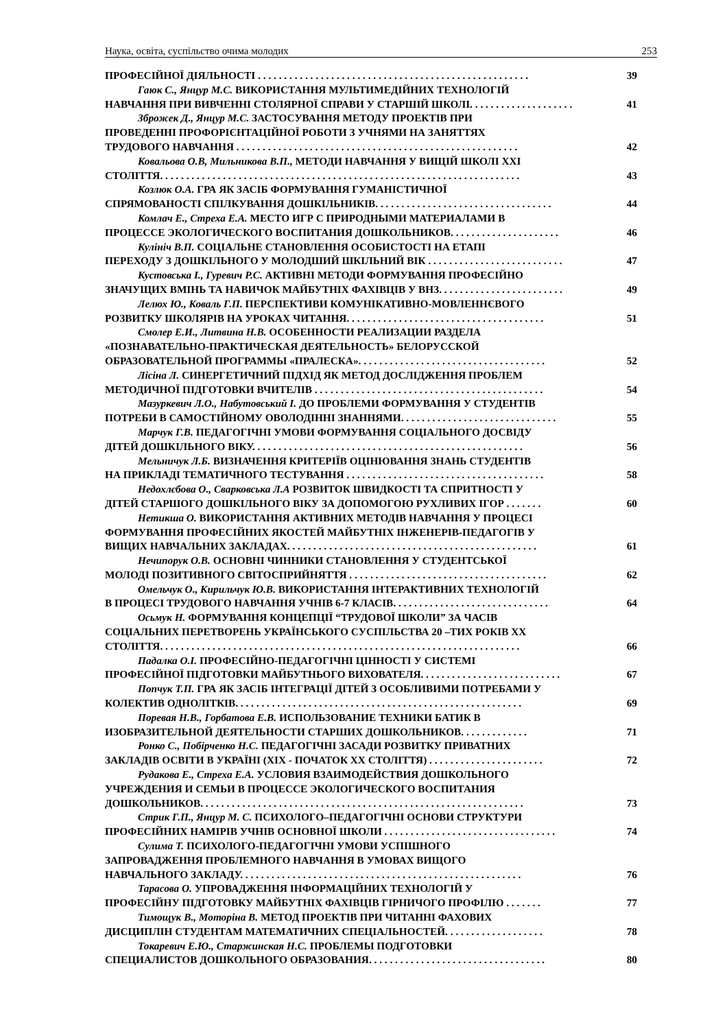Наука, освіта, суспільство очима молодих 253
ПРОФЕСІЙНОЇ ДІЯЛЬНОСТІ . . . . . . . . . . . . . . . . . . . . . . . . . . . . . . . . . . . . . . . . . . . . . . . . . . . . 39
Гаюк С., Янцур М.С. ВИКОРИСТАННЯ МУЛЬТИМЕДІЙНИХ ТЕХНОЛОГІЙ
НАВЧАННЯ ПРИ ВИВЧЕННІ СТОЛЯРНОЇ СПРАВИ У СТАРШІЙ ШКОЛІ. . . . . . . . . . . . . . . . . . . . 41
Зброжек Д., Янцур М.С. ЗАСТОСУВАННЯ МЕТОДУ ПРОЕКТІВ ПРИ
ПРОВЕДЕННІ ПРОФОРІЄНТАЦІЙНОЇ РОБОТИ З УЧНЯМИ НА ЗАНЯТТЯХ
ТРУДОВОГО НАВЧАННЯ . . . . . . . . . . . . . . . . . . . . . . . . . . . . . . . . . . . . . . . . . . . . . . . . . . . . . . 42
Ковальова О.В, Мильникова В.П., МЕТОДИ НАВЧАННЯ У ВИЩІЙ ШКОЛІ XXI
СТОЛІТТЯ. . . . . . . . . . . . . . . . . . . . . . . . . . . . . . . . . . . . . . . . . . . . . . . . . . . . . . . . . . . . . . . . . . . . . 43
Козлюк О.А. ГРА ЯК ЗАСІБ ФОРМУВАННЯ ГУМАНІСТИЧНОЇ
СПРЯМОВАНОСТІ СПІЛКУВАННЯ ДОШКІЛЬНИКІВ. . . . . . . . . . . . . . . . . . . . . . . . . . . . . . . . . . 44
Комлач Е., Стреха Е.А. МЕСТО ИГР С ПРИРОДНЫМИ МАТЕРИАЛАМИ В
ПРОЦЕССЕ ЭКОЛОГИЧЕСКОГО ВОСПИТАНИЯ ДОШКОЛЬНИКОВ. . . . . . . . . . . . . . . . . . . . . 46
Кулініч В.П. СОЦІАЛЬНЕ СТАНОВЛЕННЯ ОСОБИСТОСТІ НА ЕТАПІ
ПЕРЕХОДУ З ДОШКІЛЬНОГО У МОЛОДШИЙ ШКІЛЬНИЙ ВІК . . . . . . . . . . . . . . . . . . . . . . . . . . 47
Кустовська І., Гуревич Р.С. АКТИВНІ МЕТОДИ ФОРМУВАННЯ ПРОФЕСІЙНО
ЗНАЧУЩИХ ВМІНЬ ТА НАВИЧОК МАЙБУТНІХ ФАХІВЦІВ У ВНЗ. . . . . . . . . . . . . . . . . . . . . . . . 49
Лелюх Ю., Коваль Г.П. ПЕРСПЕКТИВИ КОМУНІКАТИВНО-МОВЛЕННЄВОГО
РОЗВИТКУ ШКОЛЯРІВ НА УРОКАХ ЧИТАННЯ. . . . . . . . . . . . . . . . . . . . . . . . . . . . . . . . . . . . . . 51
Смолер Е.И., Литвина Н.В. ОСОБЕННОСТИ РЕАЛИЗАЦИИ РАЗДЕЛА
«ПОЗНАВАТЕЛЬНО-ПРАКТИЧЕСКАЯ ДЕЯТЕЛЬНОСТЬ» БЕЛОРУССКОЙ
ОБРАЗОВАТЕЛЬНОЙ ПРОГРАММЫ «ПРАЛЕСКА». . . . . . . . . . . . . . . . . . . . . . . . . . . . . . . . . . . . 52
Лісіна Л. СИНЕРГЕТИЧНИЙ ПІДХІД ЯК МЕТОД ДОСЛІДЖЕННЯ ПРОБЛЕМ
МЕТОДИЧНОЇ ПІДГОТОВКИ ВЧИТЕЛІВ . . . . . . . . . . . . . . . . . . . . . . . . . . . . . . . . . . . . . . . . . . . . 54
Мазуркевич Л.О., Набутовський І. ДО ПРОБЛЕМИ ФОРМУВАННЯ У СТУДЕНТІВ
ПОТРЕБИ В САМОСТІЙНОМУ ОВОЛОДІННІ ЗНАННЯМИ. . . . . . . . . . . . . . . . . . . . . . . . . . . . . . 55
Марчук Г.В. ПЕДАГОГІЧНІ УМОВИ ФОРМУВАННЯ СОЦІАЛЬНОГО ДОСВІДУ
ДІТЕЙ ДОШКІЛЬНОГО ВІКУ. . . . . . . . . . . . . . . . . . . . . . . . . . . . . . . . . . . . . . . . . . . . . . . . . . . . 56
Мельничук Л.Б. ВИЗНАЧЕННЯ КРИТЕРІЇВ ОЦІНЮВАННЯ ЗНАНЬ СТУДЕНТІВ
НА ПРИКЛАДІ ТЕМАТИЧНОГО ТЕСТУВАННЯ . . . . . . . . . . . . . . . . . . . . . . . . . . . . . . . . . . . . . . 58
Недохлєбова О., Сварковська Л.А РОЗВИТОК ШВИДКОСТІ ТА СПРИТНОСТІ У
ДІТЕЙ СТАРШОГО ДОШКІЛЬНОГО ВІКУ ЗА ДОПОМОГОЮ РУХЛИВИХ ІГОР . . . . . . . 60
Нетикша О. ВИКОРИСТАННЯ АКТИВНИХ МЕТОДІВ НАВЧАННЯ У ПРОЦЕСІ
ФОРМУВАННЯ ПРОФЕСІЙНИХ ЯКОСТЕЙ МАЙБУТНІХ ІНЖЕНЕРІВ-ПЕДАГОГІВ У
ВИЩИХ НАВЧАЛЬНИХ ЗАКЛАДАХ. . . . . . . . . . . . . . . . . . . . . . . . . . . . . . . . . . . . . . . . . . . . . . . . 61
Нечипорук О.В. ОСНОВНІ ЧИННИКИ СТАНОВЛЕННЯ У СТУДЕНТСЬКОЇ
МОЛОДІ ПОЗИТИВНОГО СВІТОСПРИЙНЯТТЯ . . . . . . . . . . . . . . . . . . . . . . . . . . . . . . . . . . . . . . 62
Омельчук О., Кирильчук Ю.В. ВИКОРИСТАННЯ ІНТЕРАКТИВНИХ ТЕХНОЛОГІЙ
В ПРОЦЕСІ ТРУДОВОГО НАВЧАННЯ УЧНІВ 6-7 КЛАСІВ. . . . . . . . . . . . . . . . . . . . . . . . . . . . . . 64
Осьмук Н. ФОРМУВАННЯ КОНЦЕПЦІЇ “ТРУДОВОЇ ШКОЛИ” ЗА ЧАСІВ
СОЦІАЛЬНИХ ПЕРЕТВОРЕНЬ УКРАЇНСЬКОГО СУСПІЛЬСТВА 20 –ТИХ РОКІВ XX
СТОЛІТТЯ. . . . . . . . . . . . . . . . . . . . . . . . . . . . . . . . . . . . . . . . . . . . . . . . . . . . . . . . . . . . . . . . . . . . . 66
Падалка О.І. ПРОФЕСІЙНО-ПЕДАГОГІЧНІ ЦІННОСТІ У СИСТЕМІ
ПРОФЕСІЙНОЇ ПІДГОТОВКИ МАЙБУТНЬОГО ВИХОВАТЕЛЯ. . . . . . . . . . . . . . . . . . . . . . . . . . . 67
Попчук Т.П. ГРА ЯК ЗАСІБ ІНТЕГРАЦІЇ ДІТЕЙ З ОСОБЛИВИМИ ПОТРЕБАМИ У
КОЛЕКТИВ ОДНОЛІТКІВ. . . . . . . . . . . . . . . . . . . . . . . . . . . . . . . . . . . . . . . . . . . . . . . . . . . . . . . 69
Поревая Н.В., Горбатова Е.В. ИСПОЛЬЗОВАНИЕ ТЕХНИКИ БАТИК В
ИЗОБРАЗИТЕЛЬНОЙ ДЕЯТЕЛЬНОСТИ СТАРШИХ ДОШКОЛЬНИКОВ. . . . . . . . . . . . . 71
Ронко С., Побірченко Н.С. ПЕДАГОГІЧНІ ЗАСАДИ РОЗВИТКУ ПРИВАТНИХ
ЗАКЛАДІВ ОСВІТИ В УКРАЇНІ (XIX - ПОЧАТОК XX СТОЛІТТЯ) . . . . . . . . . . . . . . . . . . . . . . 72
Рудакова Е., Стреха Е.А. УСЛОВИЯ ВЗАИМОДЕЙСТВИЯ ДОШКОЛЬНОГО
УЧРЕЖДЕНИЯ И СЕМЬИ В ПРОЦЕССЕ ЭКОЛОГИЧЕСКОГО ВОСПИТАНИЯ
ДОШКОЛЬНИКОВ. . . . . . . . . . . . . . . . . . . . . . . . . . . . . . . . . . . . . . . . . . . . . . . . . . . . . . . . . . . . . . 73
Стрик Г.П., Янцур М. С. ПСИХОЛОГО–ПЕДАГОГІЧНІ ОСНОВИ СТРУКТУРИ
ПРОФЕСІЙНИХ НАМІРІВ УЧНІВ ОСНОВНОЇ ШКОЛИ . . . . . . . . . . . . . . . . . . . . . . . . . . . . . . . . . 74
Сулима Т. ПСИХОЛОГО-ПЕДАГОГІЧНІ УМОВИ УСПІШНОГО
ЗАПРОВАДЖЕННЯ ПРОБЛЕМНОГО НАВЧАННЯ В УМОВАХ ВИЩОГО
НАВЧАЛЬНОГО ЗАКЛАДУ. . . . . . . . . . . . . . . . . . . . . . . . . . . . . . . . . . . . . . . . . . . . . . . . . . . . . . 76
Тарасова О. УПРОВАДЖЕННЯ ІНФОРМАЦІЙНИХ ТЕХНОЛОГІЙ У
ПРОФЕСІЙНУ ПІДГОТОВКУ МАЙБУТНІХ ФАХІВЦІВ ГІРНИЧОГО ПРОФІЛЮ . . . . . . . 77
Тимощук В., Моторіна В. МЕТОД ПРОЕКТІВ ПРИ ЧИТАННІ ФАХОВИХ
ДИСЦИПЛІН СТУДЕНТАМ МАТЕМАТИЧНИХ СПЕЦІАЛЬНОСТЕЙ. . . . . . . . . . . . . . . . . . . 78
Токаревич Е.Ю., Старжинская Н.С. ПРОБЛЕМЫ ПОДГОТОВКИ
СПЕЦИАЛИСТОВ ДОШКОЛЬНОГО ОБРАЗОВАНИЯ. . . . . . . . . . . . . . . . . . . . . . . . . . . . . . . . . . 80